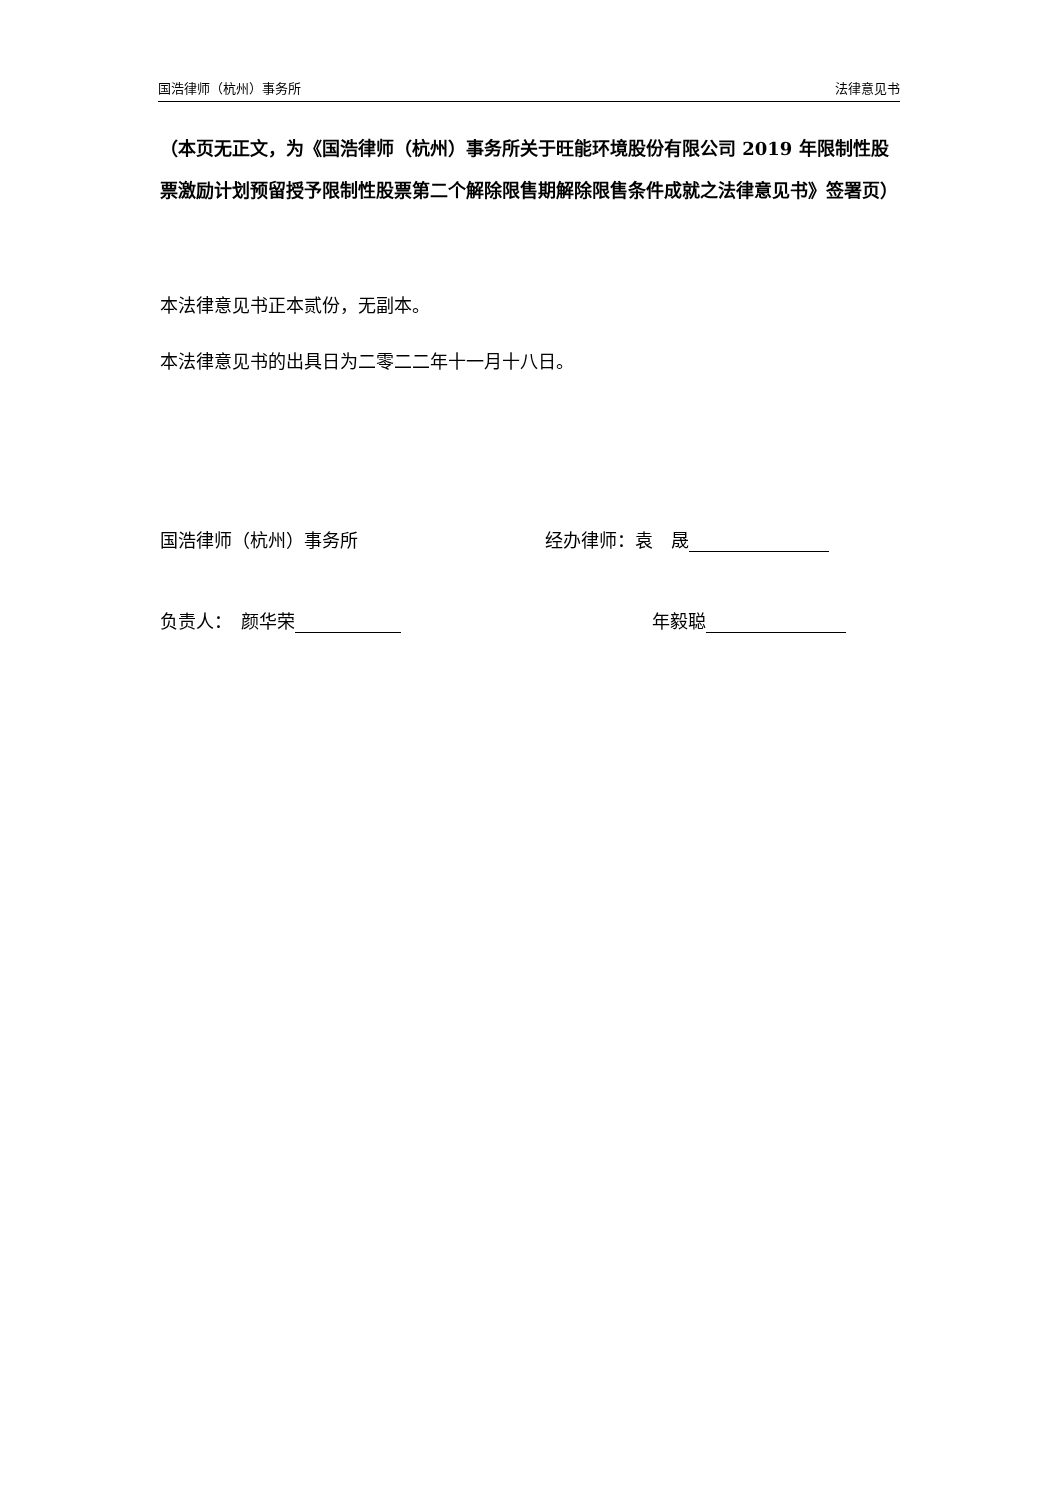国浩律师（杭州）事务所 法律意见书
（本页无正文，为《国浩律师（杭州）事务所关于旺能环境股份有限公司 2019 年限制性股票激励计划预留授予限制性股票第二个解除限售期解除限售条件成就之法律意见书》签署页）
本法律意见书正本贰份，无副本。
本法律意见书的出具日为二零二二年十一月十八日。
国浩律师（杭州）事务所 经办律师：袁　晟
负责人：　颜华荣 年毅聪